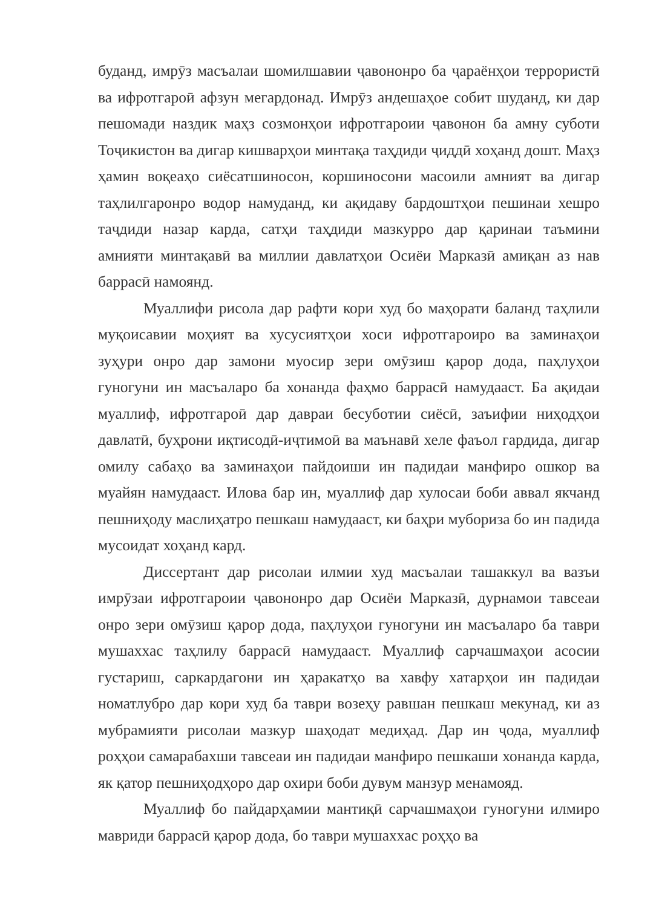буданд, имрӯз масъалаи шомилшавии ҷавононро ба ҷараёнҳои террористӣ ва ифротгароӣ афзун мегардонад. Имрӯз андешаҳое собит шуданд, ки дар пешомади наздик маҳз созмонҳои ифротгароии ҷавонон ба амну суботи Тоҷикистон ва дигар кишварҳои минтақа таҳдиди ҷиддӣ хоҳанд дошт. Маҳз ҳамин воқеаҳо сиёсатшиносон, коршиносони масоили амният ва дигар таҳлилгаронро водор намуданд, ки ақидаву бардоштҳои пешинаи хешро таҷдиди назар карда, сатҳи таҳдиди мазкурро дар қаринаи таъмини амнияти минтақавӣ ва миллии давлатҳои Осиёи Марказӣ амиқан аз нав баррасӣ намоянд.
Муаллифи рисола дар рафти кори худ бо маҳорати баланд таҳлили муқоисавии моҳият ва хусусиятҳои хоси ифротгароиро ва заминаҳои зуҳури онро дар замони муосир зери омӯзиш қарор дода, паҳлуҳои гуногуни ин масъаларо ба хонанда фаҳмо баррасӣ намудааст. Ба ақидаи муаллиф, ифротгароӣ дар давраи бесуботии сиёсӣ, заъифии ниҳодҳои давлатӣ, буҳрони иқтисодӣ-иҷтимоӣ ва маънавӣ хеле фаъол гардида, дигар омилу сабаҳо ва заминаҳои пайдоиши ин падидаи манфиро ошкор ва муайян намудааст. Илова бар ин, муаллиф дар хулосаи боби аввал якчанд пешниҳоду маслиҳатро пешкаш намудааст, ки баҳри мубориза бо ин падида мусоидат хоҳанд кард.
Диссертант дар рисолаи илмии худ масъалаи ташаккул ва вазъи имрӯзаи ифротгароии ҷавононро дар Осиёи Марказӣ, дурнамои тавсеаи онро зери омӯзиш қарор дода, паҳлуҳои гуногуни ин масъаларо ба таври мушаххас таҳлилу баррасӣ намудааст. Муаллиф сарчашмаҳои асосии густариш, саркардагони ин ҳаракатҳо ва хавфу хатарҳои ин падидаи номатлубро дар кори худ ба таври возеҳу равшан пешкаш мекунад, ки аз мубрамияти рисолаи мазкур шаҳодат медиҳад. Дар ин ҷода, муаллиф роҳҳои самарабахши тавсеаи ин падидаи манфиро пешкаши хонанда карда, як қатор пешниҳодҳоро дар охири боби дувум манзур менамояд.
Муаллиф бо пайдарҳамии мантиқӣ сарчашмаҳои гуногуни илмиро мавриди баррасӣ қарор дода, бо таври мушаххас роҳҳо ва